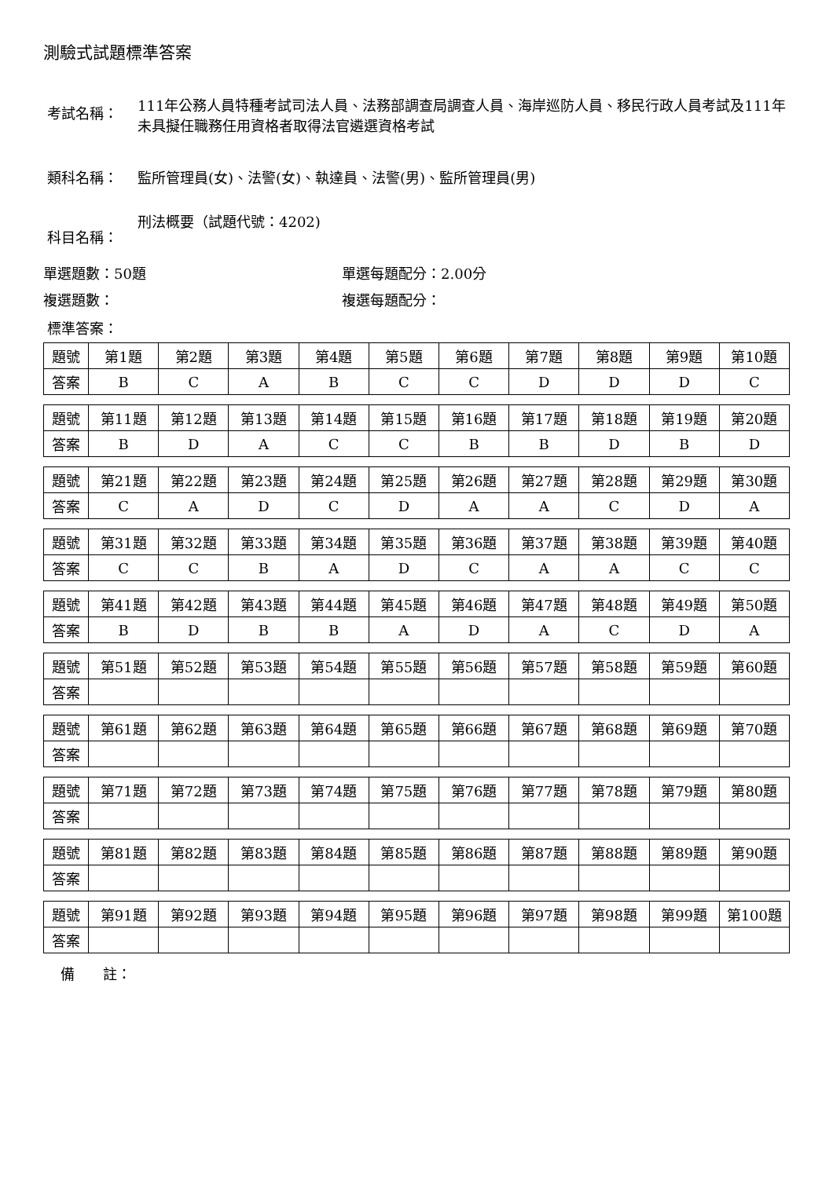測驗式試題標準答案
考試名稱：
111年公務人員特種考試司法人員、法務部調查局調查人員、海岸巡防人員、移民行政人員考試及111年未具擬任職務任用資格者取得法官遴選資格考試
類科名稱： 監所管理員(女)、法警(女)、執達員、法警(男)、監所管理員(男)
科目名稱：
刑法概要（試題代號：4202)
單選題數：50題 單選每題配分：2.00分
複選題數： 複選每題配分：
標準答案：
| 題號 | 第1題 | 第2題 | 第3題 | 第4題 | 第5題 | 第6題 | 第7題 | 第8題 | 第9題 | 第10題 |
| 答案 | B | C | A | B | C | C | D | D | D | C |
| 題號 | 第11題 | 第12題 | 第13題 | 第14題 | 第15題 | 第16題 | 第17題 | 第18題 | 第19題 | 第20題 |
| 答案 | B | D | A | C | C | B | B | D | B | D |
| 題號 | 第21題 | 第22題 | 第23題 | 第24題 | 第25題 | 第26題 | 第27題 | 第28題 | 第29題 | 第30題 |
| 答案 | C | A | D | C | D | A | A | C | D | A |
| 題號 | 第31題 | 第32題 | 第33題 | 第34題 | 第35題 | 第36題 | 第37題 | 第38題 | 第39題 | 第40題 |
| 答案 | C | C | B | A | D | C | A | A | C | C |
| 題號 | 第41題 | 第42題 | 第43題 | 第44題 | 第45題 | 第46題 | 第47題 | 第48題 | 第49題 | 第50題 |
| 答案 | B | D | B | B | A | D | A | C | D | A |
| 題號 | 第51題 | 第52題 | 第53題 | 第54題 | 第55題 | 第56題 | 第57題 | 第58題 | 第59題 | 第60題 |
| 答案 | | | | | | | | | | |
| 題號 | 第61題 | 第62題 | 第63題 | 第64題 | 第65題 | 第66題 | 第67題 | 第68題 | 第69題 | 第70題 |
| 答案 | | | | | | | | | | |
| 題號 | 第71題 | 第72題 | 第73題 | 第74題 | 第75題 | 第76題 | 第77題 | 第78題 | 第79題 | 第80題 |
| 答案 | | | | | | | | | | |
| 題號 | 第81題 | 第82題 | 第83題 | 第84題 | 第85題 | 第86題 | 第87題 | 第88題 | 第89題 | 第90題 |
| 答案 | | | | | | | | | | |
| 題號 | 第91題 | 第92題 | 第93題 | 第94題 | 第95題 | 第96題 | 第97題 | 第98題 | 第99題 | 第100題 |
| 答案 | | | | | | | | | | |
備　　註：